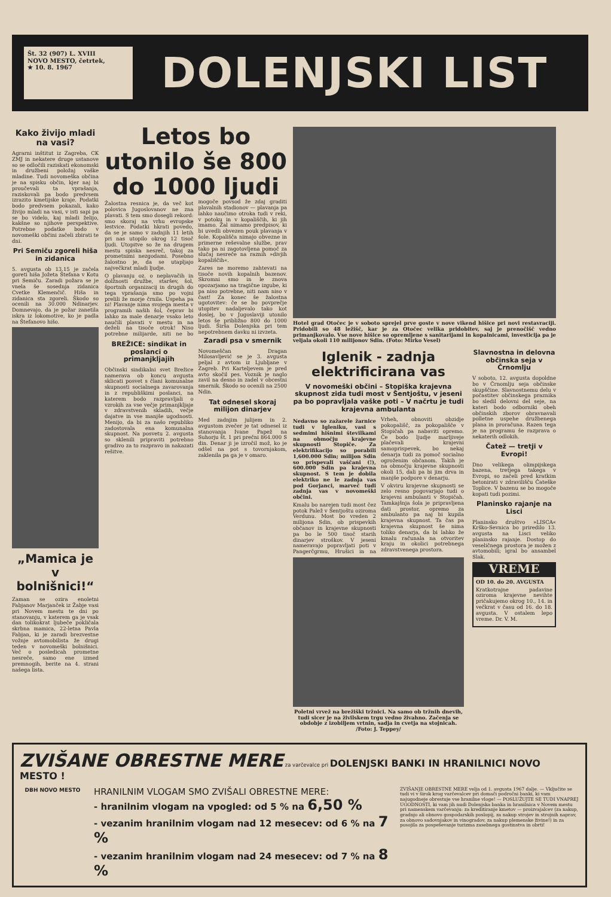Št. 32 (907) L. XVIII
NOVO MESTO, četrtek,
★ 10. 8. 1967
DOLENJSKI LIST
Kako živijo mladi na vasi?
Agrarni inštitut iz Zagreba, CK ZMJ in nekatere druge ustanove so se odločili raziskati ekonomski in družbeni položaj vaške mladine. Tudi novomeška občina je na spisku občin, kjer naj bi proučevali ta vprašanja, raziskovali pa bodo predvsem izrazito kmetijske kraje. Podatki bodo predvsem pokazali, kako živijo mladi na vasi, v isti sapi pa se bo videlo, kaj mladi želijo, kakšne so njihove perspektive. Potrebne podatke bodo v novomeški občini začeli zbirati te dni.
Pri Semiču zgoreli hiša in zidanica
5. avgusta ob 13.15 je začela goreti hiša Jožeta Štefana v Kotu pri Semiču. Zaradi požara se je vnela še sosednja zidanica Cvetke Klemenčič. Hiša in zidanica sta zgoreli. Škodo so ocenili na 30.000 Ndinarjev. Domnevajo, da je požar zanetila iskra iz lokomotive, ko je padla na Štefanovo hišo.
„Mamica je v bolnišnici!“
Zaman se ozira enoletni Fabjanov Marjanček iz Žabje vasi pri Novem mestu te dni po stanovanju, v katerem ga je vsak dan tolikokrat ljubeče pokličala skrbna mamica, 22-letna Pavla Fabjan, ki je zaradi brezvestne vožnje avtomobilista že drugi teden v novomeški bolnišnici. Več o posledicah prometne nesreče, samo ene izmed premnogih, berite na 4. strani našega lista.
Letos bo utonilo še 800 do 1000 ljudi
Žalostna resnica je, da več kot polovica Jugoslovanov ne zna plavati. S tem smo dosegli rekord: smo skoraj na vrhu evropske lestvice. Podatki hkrati povedo, da se je samo v zadnjih 11 letih pri nas utopilo okrog 12 tisoč ljudi. Utopitve so že na drugem mestu spiska nesreč, takoj za prometnimi nezgodami. Posebno žalostno je, da se utapljajo največkrat mladi ljudje.
O plavanju oz. o neplavačih in dolžnosti družbe, staršev, šol, športnih organizacij in drugih do tega vprašanja smo po vojni prelili že morje črnila. Uspeha pa ni! Plavanje nima svojega mesta v programih naših šol, čeprav bi lahko za male denarje vsako leto naučili plavati v mestu in na deželi na tisoče otrok! Niso potrebne milijarde, niti ne bo mogoče povsod že zdaj graditi plavalnih stadionov — plavanja pa lahko naučimo otroka tudi v reki, v potoku in v kopališčih, ki jih imamo. Žal nimamo predpisov, ki bi uvedli obvezen pouk plavanja v šole. Kopališča nimajo obvezne in primerne reševalne službe, prav tako pa ni zagotovljena pomoč za slučaj nesreče na raznih »divjih kopališčih«.
Zares ne moremo zahtevati na tisoče novih kopalnih bazenov. Skromni smo in le znova opozarjamo na tragične izgube, ki pa niso potrebne, niti nam niso v čast! Za konec še žalostna ugotovitev: če se bo povprečje utopitev nadaljevalo tako kot doslej, bo v Jugoslaviji utonilo letos še približno 800 do 1000 ljudi. Širša Dolenjska pri tem nepotrebnem davku ni izvzeta.
BREŽICE: sindikat in poslanci o primanjkljajih
Občinski sindikalni svet Brežice namerava ob koncu avgusta sklicati posvet s člani komunalne skupnosti socialnega zavarovanja in z republiškimi poslanci, na katerem bodo razpravljali o vzrokih za vse večje primanjkljaje v zdravstvenih skladih, večje dajatve in vse manjše ugodnosti. Menijo, da bi za našo republiko zadostovala ena komunalna skupnost. Na posvetu 2. avgusta so sklenili pripraviti potrebno gradivo za to razpravo in nakazati rešitve.
Zaradi psa v smernik
Novomeščan Dragan Milosavljević se je 3. avgusta peljal z avtom iz Ljubljane v Zagreb. Pri Karteljevem je pred avto skočil pes. Voznik je naglo zavil na desno in zadel v obcestni smernik. Škodo so ocenili na 2500 Ndin.
Tat odnesel skoraj milijon dinarjev
Med zadnjim julijem in 2. avgustom zvečer je tat odnesel iz stanovanja Ivane Papež na Suhorju št. 1 pri prečni 864.000 S din. Denar ji je izročil mož, ko je odšel na pot s tovornjakom, zaklenila pa ga je v omaro.
Hotel grad Otočec je v soboto sprejel prve goste v nove vikend hišice pri novi restavraciji. Pridobili so 48 ležišč, kar je za Otočec velika pridobitev, saj je prenočišč vedno primanjkovalo. Vse nove hišice so opremljene s sanitarijami in kopalnicami, investicija pa je veljala okoli 110 milijonov Sdin. (Foto: Mirko Vesel)
Iglenik - zadnja elektrificirana vas
V novomeški občini – Stopiška krajevna skupnost zida tudi most v Šentjoštu, v jeseni pa bo popravljala vaške poti – V načrtu je tudi krajevna ambulanta
Nedavno so zažarele žarnice tudi v Igleniku, vasi s sedmimi hišnimi številkami na območju krajevne skupnosti Stopiče. Za elektrifikacijo so porabili 1,600.000 Sdin; milijon Sdin so prispevali vaščani (!), 600.000 Sdin pa krajevna skupnost. S tem je dobila elektriko ne le zadnja vas pod Gorjanci, marveč tudi zadnja vas v novomeški občini.
Kmalu bo narejen tudi most čez potok Palež v Šentjoštu oziroma Verdunu. Most bo vreden 2 milijona Sdin, ob prispevkih občanov in krajevne skupnosti pa bo le 500 tisoč starih dinarjev stroškov. V jeseni nameravajo popravljati poti v Pangerčgrmu, Hrušici in na Vrheh, obnoviti obzidje pokopališč, za pokopališče v Stopičah pa nabaviti opremo. Če bodo ljudje marljiveje plačevali krajevni samoprispevek, bo nekaj denarja tudi za pomoč socialno ogroženim občanom. Takih je na območju krajevne skupnosti okoli 15, dali pa bi jim drva in manjše podpore v denarju.
V okviru krajevne skupnosti se zelo resno pogovarjajo tudi o krajevni ambulanti v Stopičah. Tamkajšnja šola je pripravljena dati prostor, opremo za ambulanto pa naj bi kupila krajevna skupnost. Ta čas pa krajevna skupnost še nima toliko denarja, da bi lahko že kmalu računala na otvoritev kraju in okolici potrebnega zdravstvenega prostora.
Poletni vrvež na brežiški tržnici. Na samo ob tržnih dnevih, tudi sicer je na živilskem trgu vedno živahno. Začenja se obdobje z izobiljem vrtnin, sadja in cvetja na stojnicah. /Foto: J. Teppey/
Slavnostna in delovna občinska seja v Črnomlju
V soboto, 12. avgusta dopoldne bo v Črnomlju seja občinske skupščine. Slavnostnemu delu v počastitev občinskega praznika bo sledil delovni del seje, na kateri bodo odborniki obeh občinskih zborov obravnavali polletne uspehe družbenega plana in proračuna. Razen tega je na programu še razprava o nekaterih odlokih.
Čatež — tretji v Evropi!
Dno velikega olimpijskega bazena, tretjega takega v Evropi, so začeli pred kratkim betonirati v zdravilišču Čateške Toplice. V bazenu se bo mogoče kopati tudi pozimi.
Planinsko rajanje na Lisci
Planinsko društvo »LISCA« Krško-Sevnica bo priredilo 13. avgusta na Lisci veliko planinsko rajanje. Dostop do veseličnega prostora je možen z avtomobili; igral bo ansambel Slak.
VREME
OD 10. do 20. AVGUSTA
Kratkotrajne padavine oziroma krajevne nevihte pričakujemo okrog 10., 14. in večkrat v času od 16. do 18. avgusta. V ostalem lepo vreme. Dr. V. M.
ZVIŠANE OBRESTNE MERE za varčevalce pri DOLENJSKI BANKI IN HRANILNICI NOVO MESTO !
DBH NOVO MESTO
HRANILNIM VLOGAM SMO ZVIŠALI OBRESTNE MERE:
- hranilnim vlogam na vpogled: od 5 % na 6,50 %
- vezanim hranilnim vlogam nad 12 mesecev: od 6 % na 7 %
- vezanim hranilnim vlogam nad 24 mesecev: od 7 % na 8 %
ZVIŠANJE OBRESTNE MERE velja od 1. avgusta 1967 dalje. — Vključite se tudi vi v širok krog varčevalcev pri domači področni banki, ki vam najugodneje obrestuje vse hranilne vloge! — POSLUŽUJTE SE TUDI VNAPREJ UGODNOSTI, ki vam jih nudi Dolenjska banka in hranilnica v Novem mestu pri namenskem varčevanju: za kreditiranje kmetov — proizvajalcev (za nakup, gradnjo ali obnovo gospodarskih poslopij, za nakup strojev in strojnih naprav, za obnovo sadovnjakov in vinogradov, za nakup plemenske živine!) in za posojila za pospeševanje turizma zasebnega gostinstva in obrti!